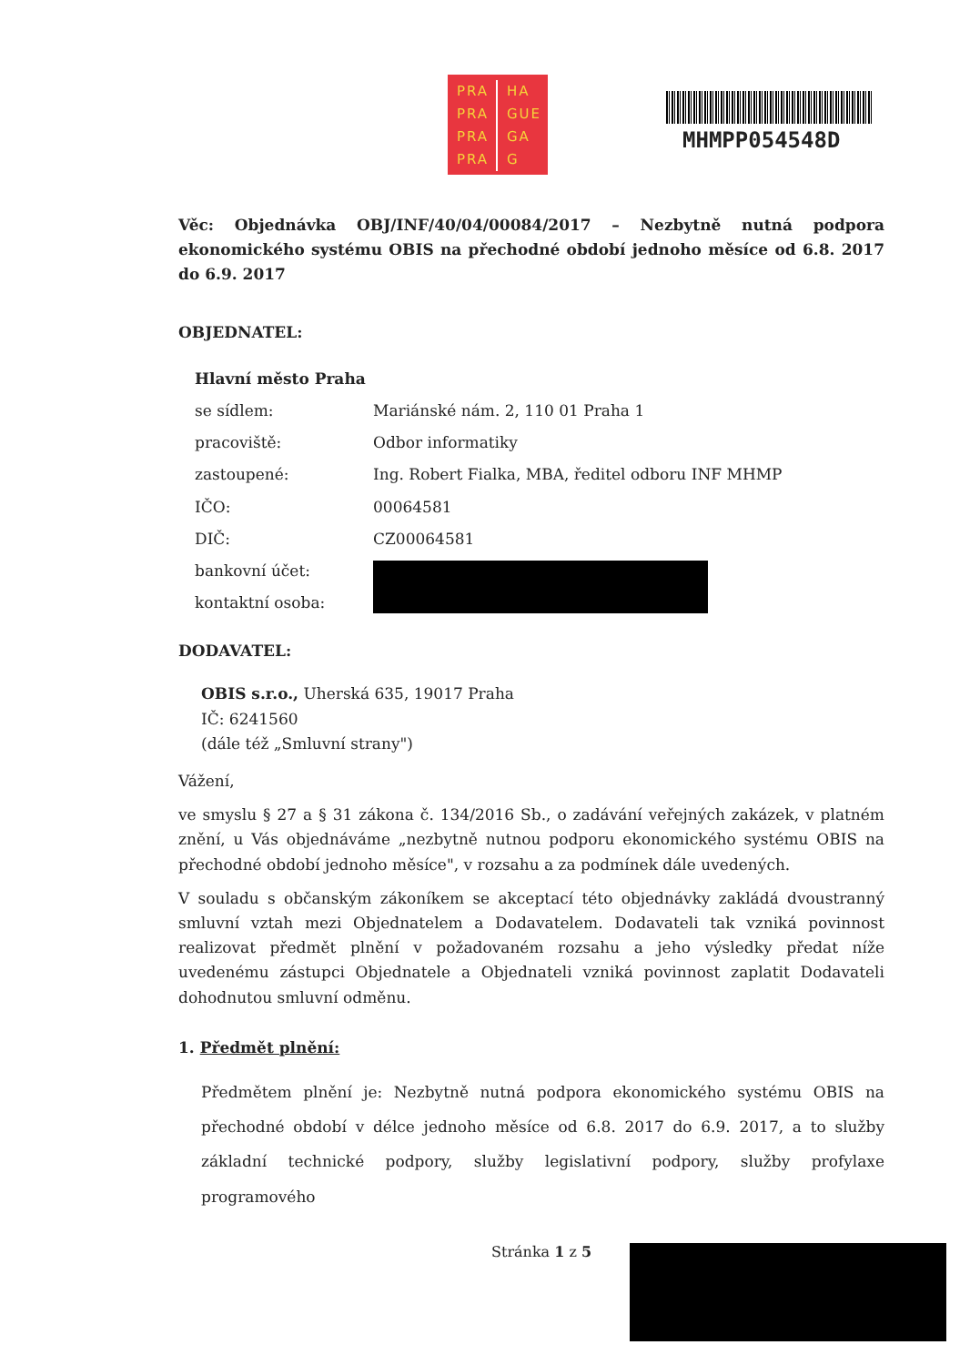PRA HA
PRA GUE
PRA GA
PRA G
MHMPP054548D
Věc: Objednávka OBJ/INF/40/04/00084/2017 – Nezbytně nutná podpora ekonomického systému OBIS na přechodné období jednoho měsíce od 6.8. 2017 do 6.9. 2017
OBJEDNATEL:
| Hlavní město Praha | |
| se sídlem: | Mariánské nám. 2, 110 01 Praha 1 |
| pracoviště: | Odbor informatiky |
| zastoupené: | Ing. Robert Fialka, MBA, ředitel odboru INF MHMP |
| IČO: | 00064581 |
| DIČ: | CZ00064581 |
| bankovní účet: | |
| kontaktní osoba: | |
DODAVATEL:
OBIS s.r.o., Uherská 635, 19017 Praha
IČ: 6241560
(dále též „Smluvní strany")
Vážení,
ve smyslu § 27 a § 31 zákona č. 134/2016 Sb., o zadávání veřejných zakázek, v platném znění, u Vás objednáváme „nezbytně nutnou podporu ekonomického systému OBIS na přechodné období jednoho měsíce", v rozsahu a za podmínek dále uvedených.
V souladu s občanským zákoníkem se akceptací této objednávky zakládá dvoustranný smluvní vztah mezi Objednatelem a Dodavatelem. Dodavateli tak vzniká povinnost realizovat předmět plnění v požadovaném rozsahu a jeho výsledky předat níže uvedenému zástupci Objednatele a Objednateli vzniká povinnost zaplatit Dodavateli dohodnutou smluvní odměnu.
1. Předmět plnění:
Předmětem plnění je: Nezbytně nutná podpora ekonomického systému OBIS na přechodné období v délce jednoho měsíce od 6.8. 2017 do 6.9. 2017, a to služby základní technické podpory, služby legislativní podpory, služby profylaxe programového
Stránka 1 z 5